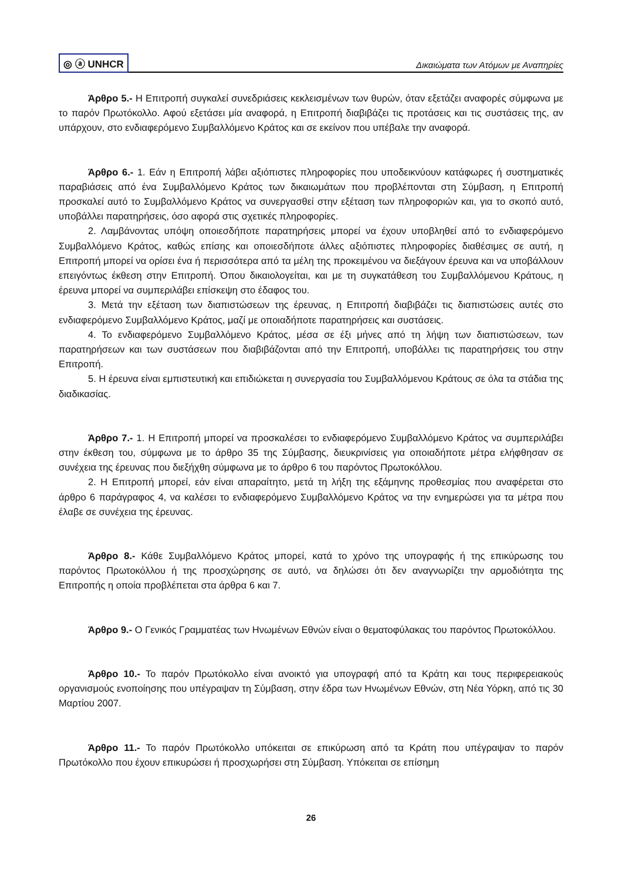◎ ⓐ UNHCR Δικαιώματα των Ατόμων με Αναπηρίες
Άρθρο 5.- Η Επιτροπή συγκαλεί συνεδριάσεις κεκλεισμένων των θυρών, όταν εξετάζει αναφορές σύμφωνα με το παρόν Πρωτόκολλο. Αφού εξετάσει μία αναφορά, η Επιτροπή διαβιβάζει τις προτάσεις και τις συστάσεις της, αν υπάρχουν, στο ενδιαφερόμενο Συμβαλλόμενο Κράτος και σε εκείνον που υπέβαλε την αναφορά.
Άρθρο 6.- 1. Εάν η Επιτροπή λάβει αξιόπιστες πληροφορίες που υποδεικνύουν κατάφωρες ή συστηματικές παραβιάσεις από ένα Συμβαλλόμενο Κράτος των δικαιωμάτων που προβλέπονται στη Σύμβαση, η Επιτροπή προσκαλεί αυτό το Συμβαλλόμενο Κράτος να συνεργασθεί στην εξέταση των πληροφοριών και, για το σκοπό αυτό, υποβάλλει παρατηρήσεις, όσο αφορά στις σχετικές πληροφορίες.
2. Λαμβάνοντας υπόψη οποιεσδήποτε παρατηρήσεις μπορεί να έχουν υποβληθεί από το ενδιαφερόμενο Συμβαλλόμενο Κράτος, καθώς επίσης και οποιεσδήποτε άλλες αξιόπιστες πληροφορίες διαθέσιμες σε αυτή, η Επιτροπή μπορεί να ορίσει ένα ή περισσότερα από τα μέλη της προκειμένου να διεξάγουν έρευνα και να υποβάλλουν επειγόντως έκθεση στην Επιτροπή. Όπου δικαιολογείται, και με τη συγκατάθεση του Συμβαλλόμενου Κράτους, η έρευνα μπορεί να συμπεριλάβει επίσκεψη στο έδαφος του.
3. Μετά την εξέταση των διαπιστώσεων της έρευνας, η Επιτροπή διαβιβάζει τις διαπιστώσεις αυτές στο ενδιαφερόμενο Συμβαλλόμενο Κράτος, μαζί με οποιαδήποτε παρατηρήσεις και συστάσεις.
4. Το ενδιαφερόμενο Συμβαλλόμενο Κράτος, μέσα σε έξι μήνες από τη λήψη των διαπιστώσεων, των παρατηρήσεων και των συστάσεων που διαβιβάζονται από την Επιτροπή, υποβάλλει τις παρατηρήσεις του στην Επιτροπή.
5. Η έρευνα είναι εμπιστευτική και επιδιώκεται η συνεργασία του Συμβαλλόμενου Κράτους σε όλα τα στάδια της διαδικασίας.
Άρθρο 7.- 1. Η Επιτροπή μπορεί να προσκαλέσει το ενδιαφερόμενο Συμβαλλόμενο Κράτος να συμπεριλάβει στην έκθεση του, σύμφωνα με το άρθρο 35 της Σύμβασης, διευκρινίσεις για οποιαδήποτε μέτρα ελήφθησαν σε συνέχεια της έρευνας που διεξήχθη σύμφωνα με το άρθρο 6 του παρόντος Πρωτοκόλλου.
2. Η Επιτροπή μπορεί, εάν είναι απαραίτητο, μετά τη λήξη της εξάμηνης προθεσμίας που αναφέρεται στο άρθρο 6 παράγραφος 4, να καλέσει το ενδιαφερόμενο Συμβαλλόμενο Κράτος να την ενημερώσει για τα μέτρα που έλαβε σε συνέχεια της έρευνας.
Άρθρο 8.- Κάθε Συμβαλλόμενο Κράτος μπορεί, κατά το χρόνο της υπογραφής ή της επικύρωσης του παρόντος Πρωτοκόλλου ή της προσχώρησης σε αυτό, να δηλώσει ότι δεν αναγνωρίζει την αρμοδιότητα της Επιτροπής η οποία προβλέπεται στα άρθρα 6 και 7.
Άρθρο 9.- Ο Γενικός Γραμματέας των Ηνωμένων Εθνών είναι ο θεματοφύλακας του παρόντος Πρωτοκόλλου.
Άρθρο 10.- Το παρόν Πρωτόκολλο είναι ανοικτό για υπογραφή από τα Κράτη και τους περιφερειακούς οργανισμούς ενοποίησης που υπέγραψαν τη Σύμβαση, στην έδρα των Ηνωμένων Εθνών, στη Νέα Υόρκη, από τις 30 Μαρτίου 2007.
Άρθρο 11.- Το παρόν Πρωτόκολλο υπόκειται σε επικύρωση από τα Κράτη που υπέγραψαν το παρόν Πρωτόκολλο που έχουν επικυρώσει ή προσχωρήσει στη Σύμβαση. Υπόκειται σε επίσημη
26